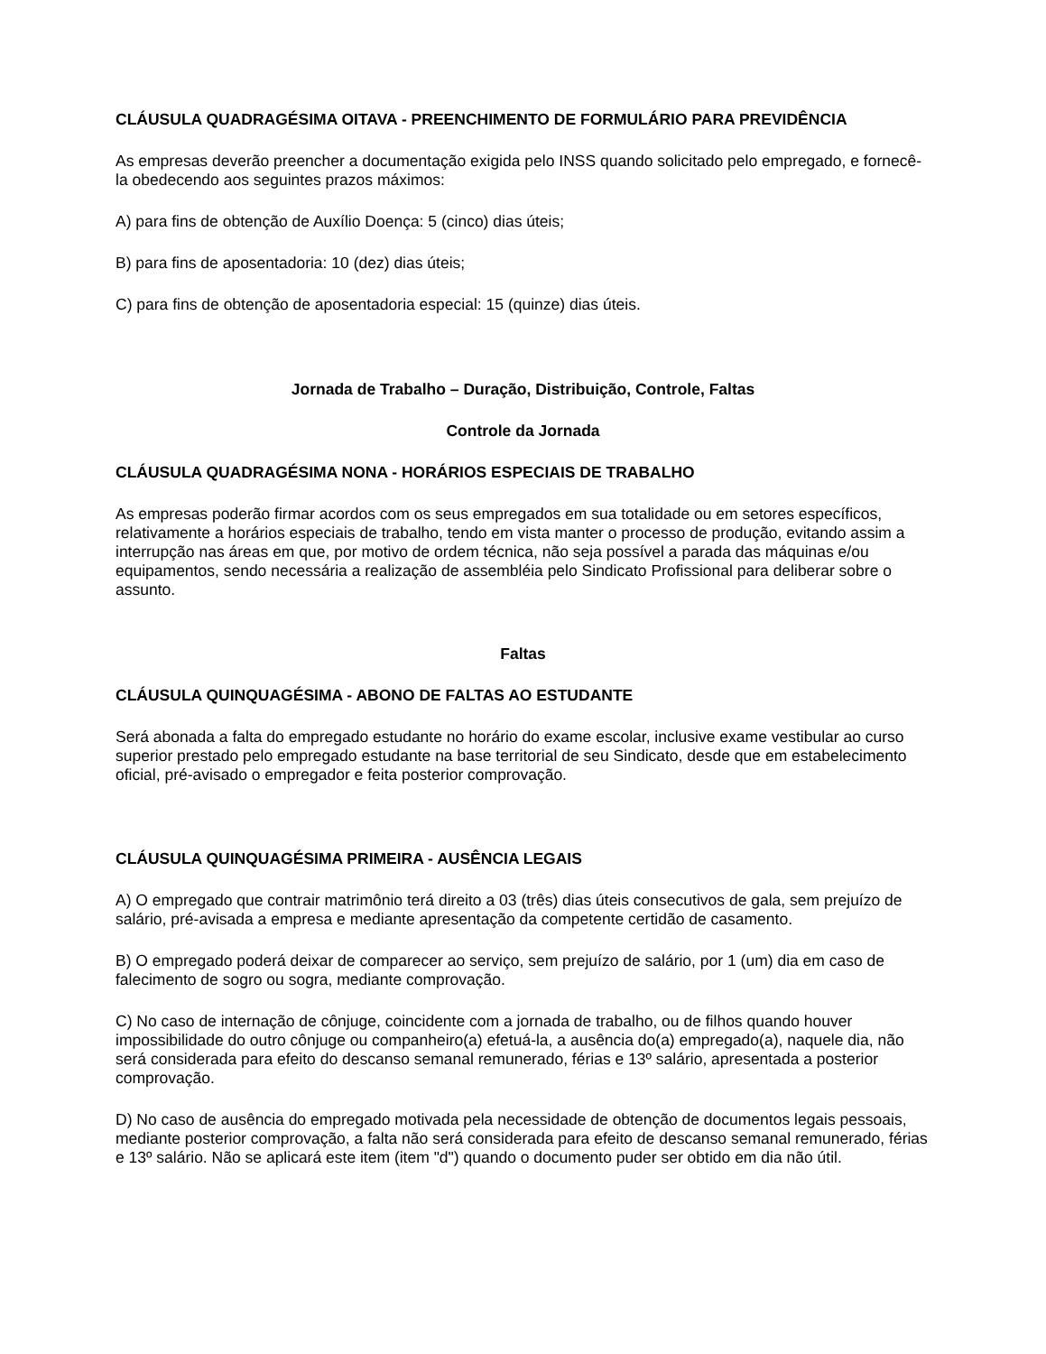CLÁUSULA QUADRAGÉSIMA OITAVA - PREENCHIMENTO DE FORMULÁRIO PARA PREVIDÊNCIA
As empresas deverão preencher a documentação exigida pelo INSS quando solicitado pelo empregado, e fornecê-la obedecendo aos seguintes prazos máximos:
A) para fins de obtenção de Auxílio Doença: 5 (cinco) dias úteis;
B) para fins de aposentadoria: 10 (dez) dias úteis;
C) para fins de obtenção de aposentadoria especial: 15 (quinze) dias úteis.
Jornada de Trabalho – Duração, Distribuição, Controle, Faltas
Controle da Jornada
CLÁUSULA QUADRAGÉSIMA NONA - HORÁRIOS ESPECIAIS DE TRABALHO
As empresas poderão firmar acordos com os seus empregados em sua totalidade ou em setores específicos, relativamente a horários especiais de trabalho, tendo em vista manter o processo de produção, evitando assim a interrupção nas áreas em que, por motivo de ordem técnica, não seja possível a parada das máquinas e/ou equipamentos, sendo necessária a realização de assembléia pelo Sindicato Profissional para deliberar sobre o assunto.
Faltas
CLÁUSULA QUINQUAGÉSIMA - ABONO DE FALTAS AO ESTUDANTE
Será abonada a falta do empregado estudante no horário do exame escolar, inclusive exame vestibular ao curso superior prestado pelo empregado estudante na base territorial de seu Sindicato, desde que em estabelecimento oficial, pré-avisado o empregador e feita posterior comprovação.
CLÁUSULA QUINQUAGÉSIMA PRIMEIRA - AUSÊNCIA LEGAIS
A) O empregado que contrair matrimônio terá direito a 03 (três) dias úteis consecutivos de gala, sem prejuízo de salário, pré-avisada a empresa e mediante apresentação da competente certidão de casamento.
B) O empregado poderá deixar de comparecer ao serviço, sem prejuízo de salário, por 1 (um) dia em caso de falecimento de sogro ou sogra, mediante comprovação.
C) No caso de internação de cônjuge, coincidente com a jornada de trabalho, ou de filhos quando houver impossibilidade do outro cônjuge ou companheiro(a) efetuá-la, a ausência do(a) empregado(a), naquele dia, não será considerada para efeito do descanso semanal remunerado, férias e 13º salário, apresentada a posterior comprovação.
D) No caso de ausência do empregado motivada pela necessidade de obtenção de documentos legais pessoais, mediante posterior comprovação, a falta não será considerada para efeito de descanso semanal remunerado, férias e 13º salário. Não se aplicará este item (item "d") quando o documento puder ser obtido em dia não útil.